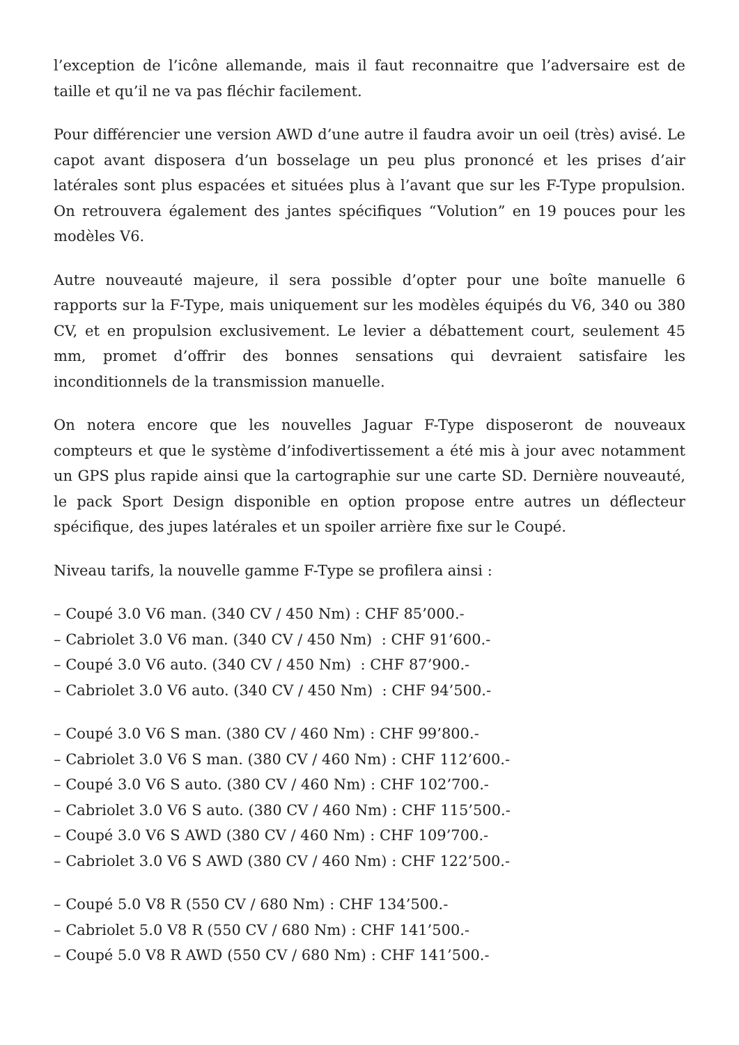l’exception de l’icône allemande, mais il faut reconnaitre que l’adversaire est de taille et qu’il ne va pas fléchir facilement.
Pour différencier une version AWD d’une autre il faudra avoir un oeil (très) avisé. Le capot avant disposera d’un bosselage un peu plus prononcé et les prises d’air latérales sont plus espacées et situées plus à l’avant que sur les F-Type propulsion. On retrouvera également des jantes spécifiques “Volution” en 19 pouces pour les modèles V6.
Autre nouveauté majeure, il sera possible d’opter pour une boîte manuelle 6 rapports sur la F-Type, mais uniquement sur les modèles équipés du V6, 340 ou 380 CV, et en propulsion exclusivement. Le levier a débattement court, seulement 45 mm, promet d’offrir des bonnes sensations qui devraient satisfaire les inconditionnels de la transmission manuelle.
On notera encore que les nouvelles Jaguar F-Type disposeront de nouveaux compteurs et que le système d’infodivertissement a été mis à jour avec notamment un GPS plus rapide ainsi que la cartographie sur une carte SD. Dernière nouveauté, le pack Sport Design disponible en option propose entre autres un déflecteur spécifique, des jupes latérales et un spoiler arrière fixe sur le Coupé.
Niveau tarifs, la nouvelle gamme F-Type se profilera ainsi :
– Coupé 3.0 V6 man. (340 CV / 450 Nm) : CHF 85’000.-
– Cabriolet 3.0 V6 man. (340 CV / 450 Nm) : CHF 91’600.-
– Coupé 3.0 V6 auto. (340 CV / 450 Nm) : CHF 87’900.-
– Cabriolet 3.0 V6 auto. (340 CV / 450 Nm) : CHF 94’500.-
– Coupé 3.0 V6 S man. (380 CV / 460 Nm) : CHF 99’800.-
– Cabriolet 3.0 V6 S man. (380 CV / 460 Nm) : CHF 112’600.-
– Coupé 3.0 V6 S auto. (380 CV / 460 Nm) : CHF 102’700.-
– Cabriolet 3.0 V6 S auto. (380 CV / 460 Nm) : CHF 115’500.-
– Coupé 3.0 V6 S AWD (380 CV / 460 Nm) : CHF 109’700.-
– Cabriolet 3.0 V6 S AWD (380 CV / 460 Nm) : CHF 122’500.-
– Coupé 5.0 V8 R (550 CV / 680 Nm) : CHF 134’500.-
– Cabriolet 5.0 V8 R (550 CV / 680 Nm) : CHF 141’500.-
– Coupé 5.0 V8 R AWD (550 CV / 680 Nm) : CHF 141’500.-